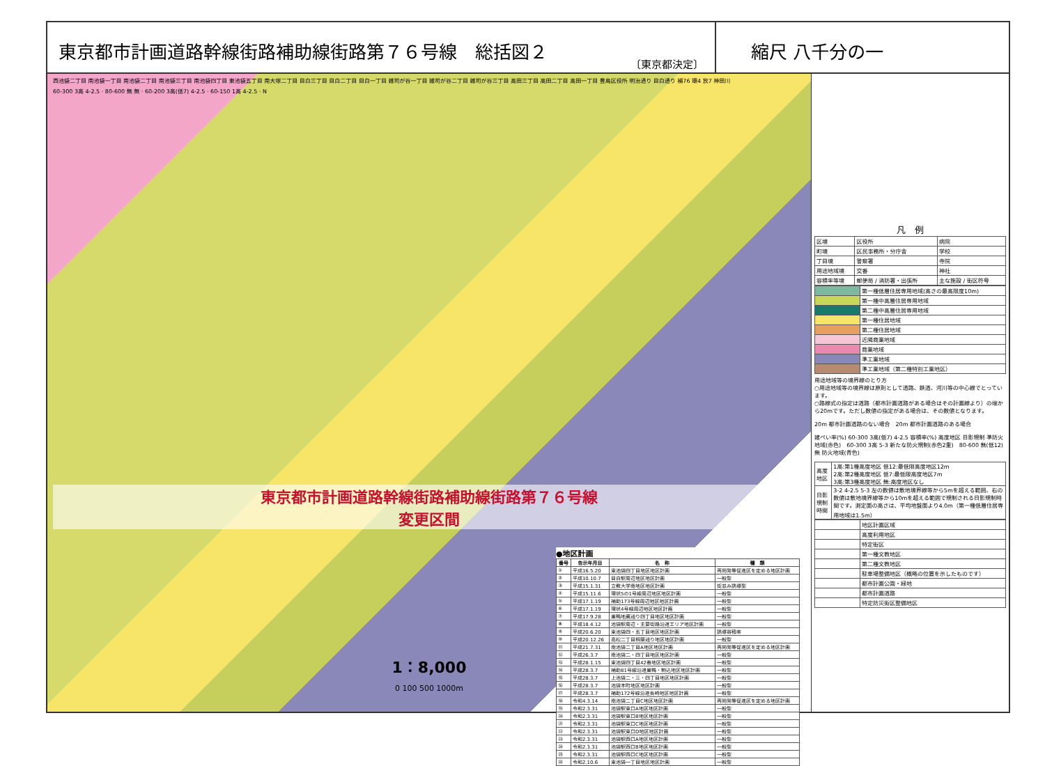東京都市計画道路幹線街路補助線街路第７６号線　総括図２
〔東京都決定〕
縮尺 八千分の一
西池袋二丁目 南池袋一丁目 南池袋二丁目 南池袋三丁目 南池袋四丁目 東池袋五丁目 南大塚二丁目 目白三丁目 目白二丁目 目白一丁目 雑司が谷一丁目 雑司が谷二丁目 雑司が谷三丁目 高田三丁目 高田二丁目 高田一丁目 豊島区役所 明治通り 目白通り 補76 環4 放7 神田川
60-300 3高 4-2.5 · 80-600 無 無 · 60-200 3高(低7) 4-2.5 · 60-150 1高 4-2.5 · N
東京都市計画道路幹線街路補助線街路第７６号線
変更区間
1：8,000
0 100 500 1000m
●地区計画
| 番号 | 告示年月日 | 名 称 | 種 類 |
| --- | --- | --- | --- |
| ① | 平成16.5.20 | 東池袋四丁目地区地区計画 | 再開発等促進区を定める地区計画 |
| ② | 平成10.10.7 | 目白駅周辺地区地区計画 | 一般型 |
| ③ | 平成15.1.31 | 立教大学南地区地区計画 | 街並み誘導型 |
| ④ | 平成15.11.6 | 環状5の1号線周辺地区地区計画 | 一般型 |
| ⑤ | 平成17.1.19 | 補助173号線周辺地区地区計画 | 一般型 |
| ⑥ | 平成17.1.19 | 環状4号線周辺地区地区計画 | 一般型 |
| ⑦ | 平成17.9.28 | 巣鴨地蔵通り四丁目地区地区計画 | 一般型 |
| ⑧ | 平成18.4.12 | 池袋駅周辺・主要街路沿道エリア地区計画 | 一般型 |
| ⑨ | 平成20.6.20 | 東池袋四・五丁目地区地区計画 | 誘導容積率 |
| ⑩ | 平成20.12.26 | 高松二丁目桐葉通り地区地区計画 | 一般型 |
| ⑪ | 平成21.7.31 | 南池袋二丁目A地区地区計画 | 再開発等促進区を定める地区計画 |
| ⑫ | 平成26.3.7 | 南池袋二・四丁目地区地区計画 | 一般型 |
| ⑬ | 平成28.1.15 | 東池袋四丁目42番地区地区計画 | 一般型 |
| ⑭ | 平成28.3.7 | 補助81号線沿道巣鴨・駒込地区地区計画 | 一般型 |
| ⑮ | 平成28.3.7 | 上池袋二・三・四丁目地区地区計画 | 一般型 |
| ⑯ | 平成28.3.7 | 池袋本町地区地区計画 | 一般型 |
| ⑰ | 平成28.3.7 | 補助172号線沿道長崎地区地区計画 | 一般型 |
| ⑱ | 令和4.3.14 | 南池袋二丁目C地区地区計画 | 再開発等促進区を定める地区計画 |
| ⑲ | 令和2.3.31 | 池袋駅東口A地区地区計画 | 一般型 |
| ⑳ | 令和2.3.31 | 池袋駅東口B地区地区計画 | 一般型 |
| ㉑ | 令和2.3.31 | 池袋駅東口C地区地区計画 | 一般型 |
| ㉒ | 令和2.3.31 | 池袋駅東口D地区地区計画 | 一般型 |
| ㉓ | 令和2.3.31 | 池袋駅西口A地区地区計画 | 一般型 |
| ㉔ | 令和2.3.31 | 池袋駅西口B地区地区計画 | 一般型 |
| ㉕ | 令和2.3.31 | 池袋駅西口C地区地区計画 | 一般型 |
| ㉖ | 令和2.10.6 | 東池袋一丁目地区地区計画 | 一般型 |
凡　例
| 区境 | 区役所 | 病院 |
| 町境 | 区民事務所・分庁舎 | 学校 |
| 丁目境 | 警察署 | 寺院 |
| 用途地域境 | 交番 | 神社 |
| 容積率等境 | 郵便局 / 消防署・出張所 | 主な施設 / 街区符号 |
| | 第一種低層住居専用地域(高さの最高限度10m) |
| | 第一種中高層住居専用地域 |
| | 第二種中高層住居専用地域 |
| | 第一種住居地域 |
| | 第二種住居地域 |
| | 近隣商業地域 |
| | 商業地域 |
| | 準工業地域 |
| | 準工業地域（第二種特別工業地区） |
用途地域等の境界線のとり方
○用途地域等の境界線は原則として道路、鉄道、河川等の中心線でとっています。
○路線式の指定は道路（都市計画道路がある場合はその計画線より）の端から20mです。ただし数値の指定がある場合は、その数値となります。
20m 都市計画道路のない場合　20m 都市計画道路のある場合
建ぺい率(%) 60-300 3高(低7) 4-2.5 容積率(%) 高度地区 日影規制 準防火地域(赤色)　60-300 3高 5-3 新たな防火規制(赤色2重)　80-600 無(低12) 無 防火地域(青色)
| 高度地区 | 1高:第1種高度地区 低12:最低限高度地区12m 2高:第2種高度地区 低7:最低限高度地区7m 3高:第3種高度地区 無:高度地区なし |
| 日影規制時間 | 3-2 4-2.5 5-3 左の数値は敷地境界線等から5mを超える範囲、右の数値は敷地境界線等から10mを超える範囲で規制される日影規制時間です。測定面の高さは、平均地盤面より4.0m（第一種低層住居専用地域は1.5m） |
| | 地区計画区域 |
| | 高度利用地区 |
| | 特定街区 |
| | 第一種文教地区 |
| | 第二種文教地区 |
| | 駐車場整備地区（概略の位置を示したものです） |
| | 都市計画公園・緑地 |
| | 都市計画道路 |
| | 特定防災街区整備地区 |